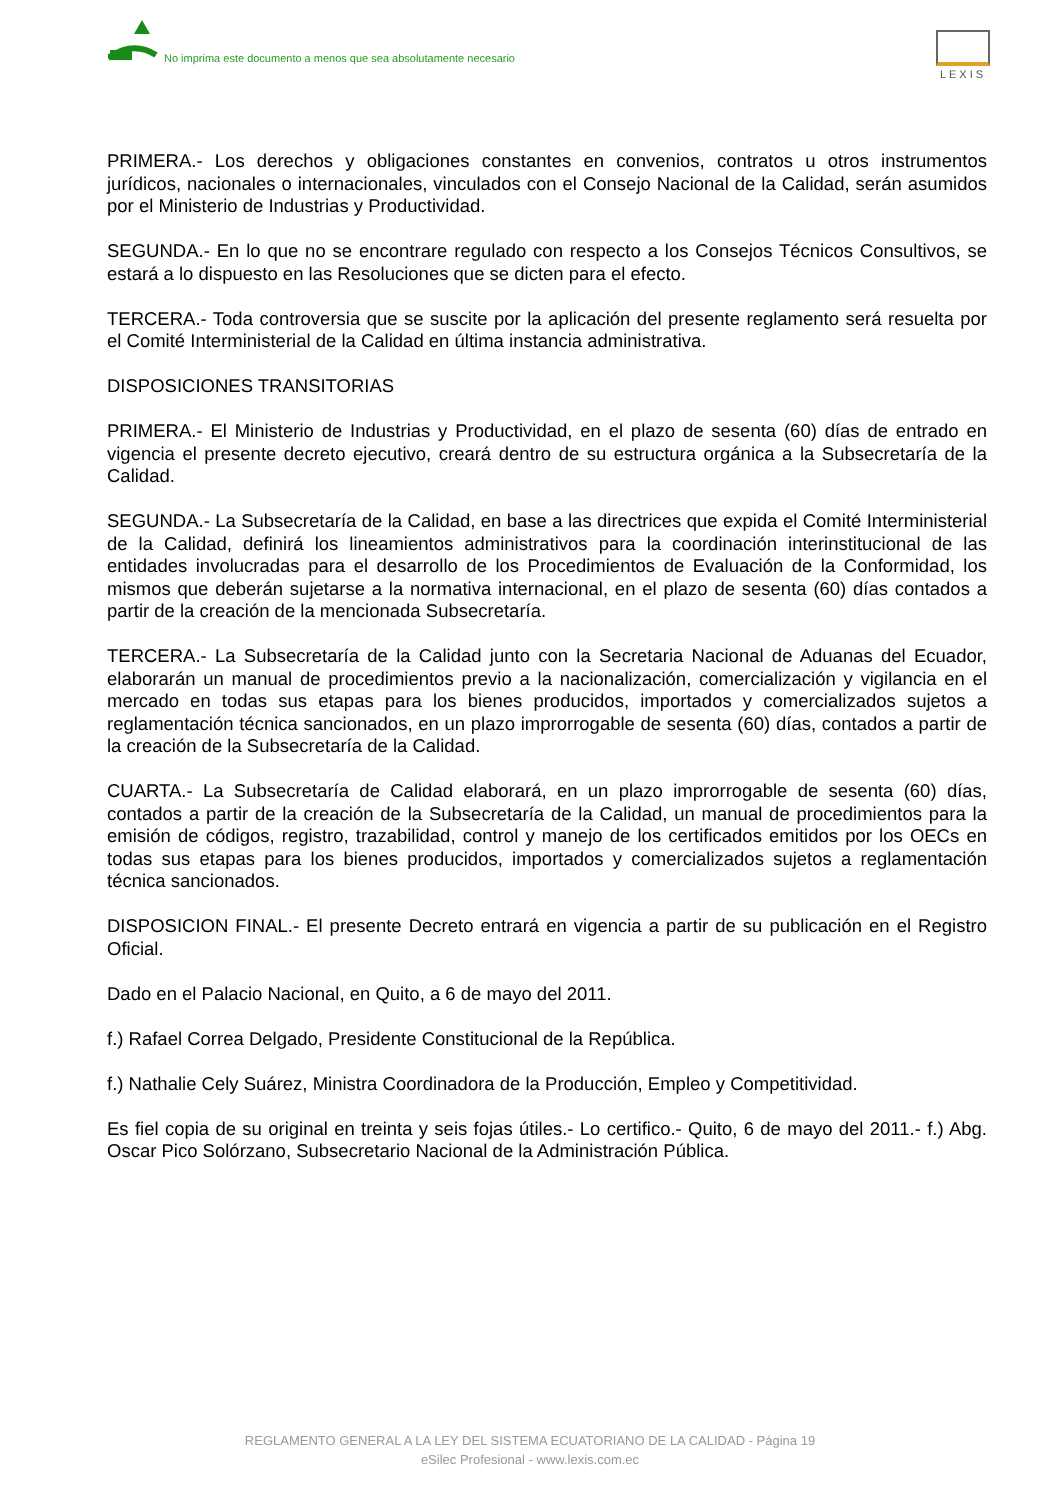No imprima este documento a menos que sea absolutamente necesario
LEXIS
PRIMERA.- Los derechos y obligaciones constantes en convenios, contratos u otros instrumentos jurídicos, nacionales o internacionales, vinculados con el Consejo Nacional de la Calidad, serán asumidos por el Ministerio de Industrias y Productividad.
SEGUNDA.- En lo que no se encontrare regulado con respecto a los Consejos Técnicos Consultivos, se estará a lo dispuesto en las Resoluciones que se dicten para el efecto.
TERCERA.- Toda controversia que se suscite por la aplicación del presente reglamento será resuelta por el Comité Interministerial de la Calidad en última instancia administrativa.
DISPOSICIONES TRANSITORIAS
PRIMERA.- El Ministerio de Industrias y Productividad, en el plazo de sesenta (60) días de entrado en vigencia el presente decreto ejecutivo, creará dentro de su estructura orgánica a la Subsecretaría de la Calidad.
SEGUNDA.- La Subsecretaría de la Calidad, en base a las directrices que expida el Comité Interministerial de la Calidad, definirá los lineamientos administrativos para la coordinación interinstitucional de las entidades involucradas para el desarrollo de los Procedimientos de Evaluación de la Conformidad, los mismos que deberán sujetarse a la normativa internacional, en el plazo de sesenta (60) días contados a partir de la creación de la mencionada Subsecretaría.
TERCERA.- La Subsecretaría de la Calidad junto con la Secretaria Nacional de Aduanas del Ecuador, elaborarán un manual de procedimientos previo a la nacionalización, comercialización y vigilancia en el mercado en todas sus etapas para los bienes producidos, importados y comercializados sujetos a reglamentación técnica sancionados, en un plazo improrrogable de sesenta (60) días, contados a partir de la creación de la Subsecretaría de la Calidad.
CUARTA.- La Subsecretaría de Calidad elaborará, en un plazo improrrogable de sesenta (60) días, contados a partir de la creación de la Subsecretaría de la Calidad, un manual de procedimientos para la emisión de códigos, registro, trazabilidad, control y manejo de los certificados emitidos por los OECs en todas sus etapas para los bienes producidos, importados y comercializados sujetos a reglamentación técnica sancionados.
DISPOSICION FINAL.- El presente Decreto entrará en vigencia a partir de su publicación en el Registro Oficial.
Dado en el Palacio Nacional, en Quito, a 6 de mayo del 2011.
f.) Rafael Correa Delgado, Presidente Constitucional de la República.
f.) Nathalie Cely Suárez, Ministra Coordinadora de la Producción, Empleo y Competitividad.
Es fiel copia de su original en treinta y seis fojas útiles.- Lo certifico.- Quito, 6 de mayo del 2011.- f.) Abg. Oscar Pico Solórzano, Subsecretario Nacional de la Administración Pública.
REGLAMENTO GENERAL A LA LEY DEL SISTEMA ECUATORIANO DE LA CALIDAD - Página 19
eSilec Profesional - www.lexis.com.ec